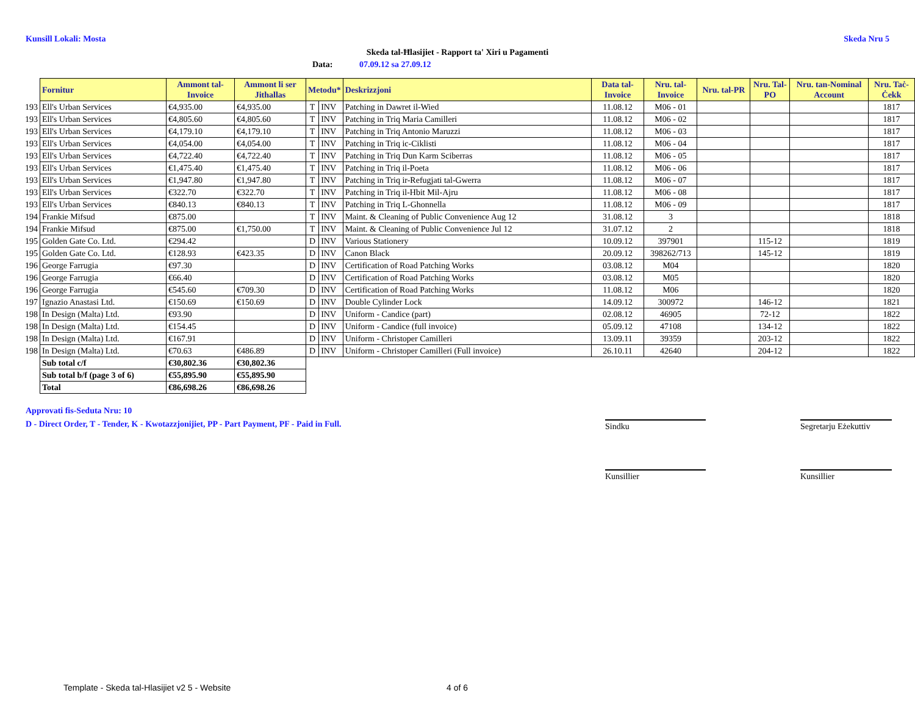Kunsill Lokali: Mosta Skeda Nru 5
Skeda tal-Ħlasijiet - Rapport ta' Xiri u Pagamenti
Data: 07.09.12 sa 27.09.12
| | Fornitur | Ammont tal-Invoice | Ammont li ser Jithallas | Metodu* | | Deskrizzjoni | Data tal-Invoice | Nru. tal-Invoice | Nru. tal-PR | Nru. Tal-PO | Nru. tan-Nominal Account | Nru. Taċ-Ċekk |
| 193 | Ell's Urban Services | €4,935.00 | €4,935.00 | T | INV | Patching in Dawret il-Wied | 11.08.12 | M06 - 01 | | | | 1817 |
| 193 | Ell's Urban Services | €4,805.60 | €4,805.60 | T | INV | Patching in Triq Maria Camilleri | 11.08.12 | M06 - 02 | | | | 1817 |
| 193 | Ell's Urban Services | €4,179.10 | €4,179.10 | T | INV | Patching in Triq Antonio Maruzzi | 11.08.12 | M06 - 03 | | | | 1817 |
| 193 | Ell's Urban Services | €4,054.00 | €4,054.00 | T | INV | Patching in Triq ic-Ciklisti | 11.08.12 | M06 - 04 | | | | 1817 |
| 193 | Ell's Urban Services | €4,722.40 | €4,722.40 | T | INV | Patching in Triq Dun Karm Sciberras | 11.08.12 | M06 - 05 | | | | 1817 |
| 193 | Ell's Urban Services | €1,475.40 | €1,475.40 | T | INV | Patching in Triq il-Poeta | 11.08.12 | M06 - 06 | | | | 1817 |
| 193 | Ell's Urban Services | €1,947.80 | €1,947.80 | T | INV | Patching in Triq ir-Refugjati tal-Gwerra | 11.08.12 | M06 - 07 | | | | 1817 |
| 193 | Ell's Urban Services | €322.70 | €322.70 | T | INV | Patching in Triq il-Hbit Mil-Ajru | 11.08.12 | M06 - 08 | | | | 1817 |
| 193 | Ell's Urban Services | €840.13 | €840.13 | T | INV | Patching in Triq L-Ghonnella | 11.08.12 | M06 - 09 | | | | 1817 |
| 194 | Frankie Mifsud | €875.00 | | T | INV | Maint. & Cleaning of Public Convenience Aug 12 | 31.08.12 | 3 | | | | 1818 |
| 194 | Frankie Mifsud | €875.00 | €1,750.00 | T | INV | Maint. & Cleaning of Public Convenience Jul 12 | 31.07.12 | 2 | | | | 1818 |
| 195 | Golden Gate Co. Ltd. | €294.42 | | D | INV | Various Stationery | 10.09.12 | 397901 | | 115-12 | | 1819 |
| 195 | Golden Gate Co. Ltd. | €128.93 | €423.35 | D | INV | Canon Black | 20.09.12 | 398262/713 | | 145-12 | | 1819 |
| 196 | George Farrugia | €97.30 | | D | INV | Certification of Road Patching Works | 03.08.12 | M04 | | | | 1820 |
| 196 | George Farrugia | €66.40 | | D | INV | Certification of Road Patching Works | 03.08.12 | M05 | | | | 1820 |
| 196 | George Farrugia | €545.60 | €709.30 | D | INV | Certification of Road Patching Works | 11.08.12 | M06 | | | | 1820 |
| 197 | Ignazio Anastasi Ltd. | €150.69 | €150.69 | D | INV | Double Cylinder Lock | 14.09.12 | 300972 | | 146-12 | | 1821 |
| 198 | In Design (Malta) Ltd. | €93.90 | | D | INV | Uniform - Candice (part) | 02.08.12 | 46905 | | 72-12 | | 1822 |
| 198 | In Design (Malta) Ltd. | €154.45 | | D | INV | Uniform - Candice (full invoice) | 05.09.12 | 47108 | | 134-12 | | 1822 |
| 198 | In Design (Malta) Ltd. | €167.91 | | D | INV | Uniform - Christoper Camilleri | 13.09.11 | 39359 | | 203-12 | | 1822 |
| 198 | In Design (Malta) Ltd. | €70.63 | €486.89 | D | INV | Uniform - Christoper Camilleri (Full invoice) | 26.10.11 | 42640 | | 204-12 | | 1822 |
| | Sub total c/f | €30,802.36 | €30,802.36 | | | | | | | | | |
| | Sub total b/f (page 3 of 6) | €55,895.90 | €55,895.90 | | | | | | | | | |
| | Total | €86,698.26 | €86,698.26 | | | | | | | | | |
Approvati fis-Seduta Nru: 10
D - Direct Order, T - Tender, K - Kwotazzjonijiet, PP - Part Payment, PF - Paid in Full.
Sindku
Segretarju Eżekuttiv
Kunsillier Kunsillier
Template - Skeda tal-Hlasijiet v2 5 - Website
4 of 6